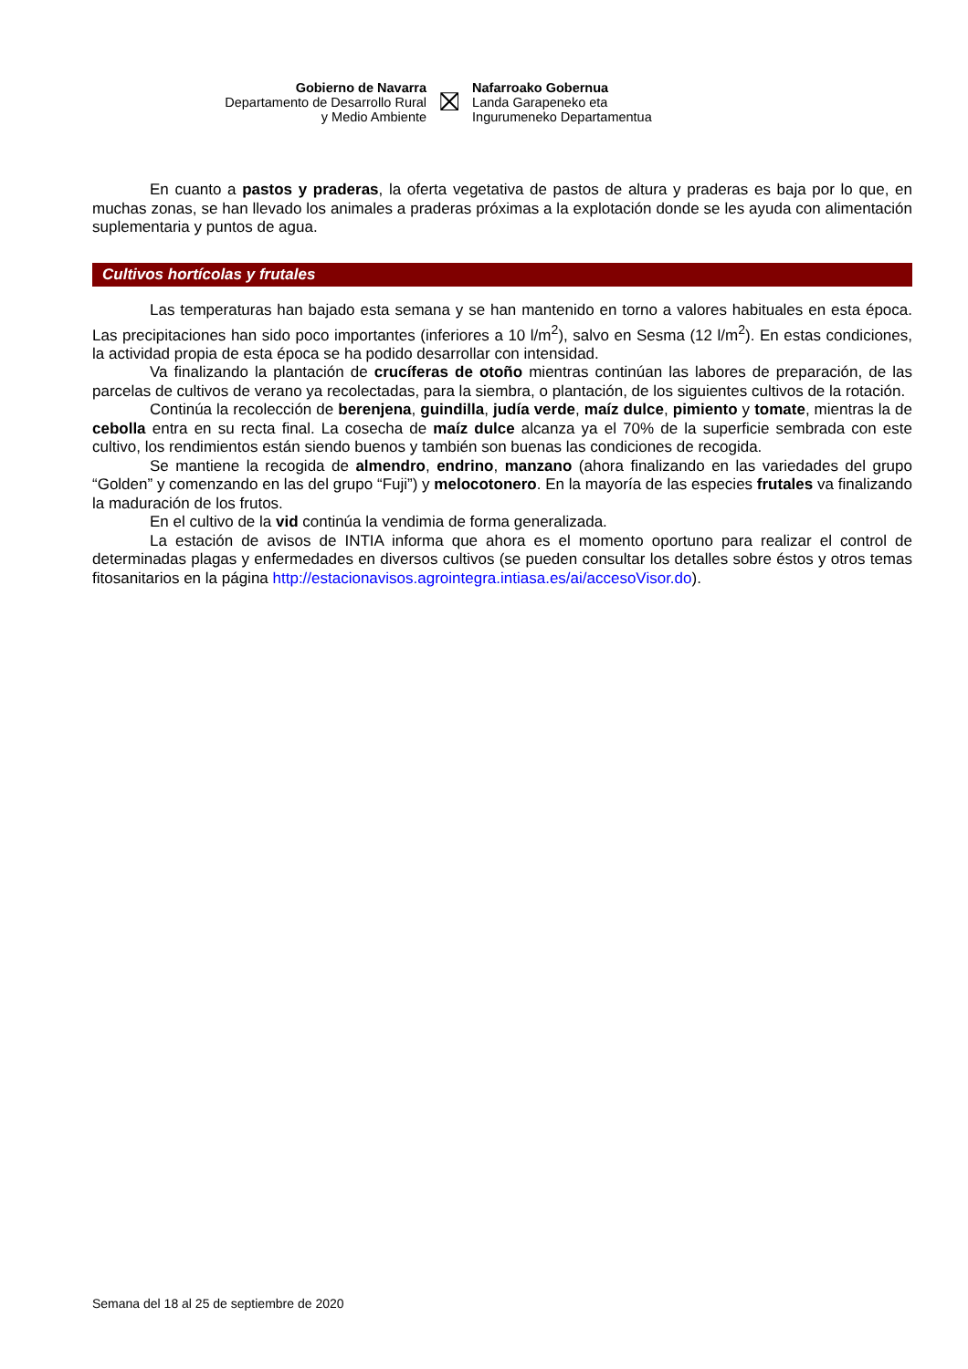Gobierno de Navarra
Departamento de Desarrollo Rural
y Medio Ambiente
⛝
Nafarroako Gobernua
Landa Garapeneko eta
Ingurumeneko Departamentua
En cuanto a pastos y praderas, la oferta vegetativa de pastos de altura y praderas es baja por lo que, en muchas zonas, se han llevado los animales a praderas próximas a la explotación donde se les ayuda con alimentación suplementaria y puntos de agua.
Cultivos hortícolas y frutales
Las temperaturas han bajado esta semana y se han mantenido en torno a valores habituales en esta época. Las precipitaciones han sido poco importantes (inferiores a 10 l/m<sup>2</sup>), salvo en Sesma (12 l/m<sup>2</sup>). En estas condiciones, la actividad propia de esta época se ha podido desarrollar con intensidad.
Va finalizando la plantación de crucíferas de otoño mientras continúan las labores de preparación, de las parcelas de cultivos de verano ya recolectadas, para la siembra, o plantación, de los siguientes cultivos de la rotación.
Continúa la recolección de berenjena, guindilla, judía verde, maíz dulce, pimiento y tomate, mientras la de cebolla entra en su recta final. La cosecha de maíz dulce alcanza ya el 70% de la superficie sembrada con este cultivo, los rendimientos están siendo buenos y también son buenas las condiciones de recogida.
Se mantiene la recogida de almendro, endrino, manzano (ahora finalizando en las variedades del grupo “Golden” y comenzando en las del grupo “Fuji”) y melocotonero. En la mayoría de las especies frutales va finalizando la maduración de los frutos.
En el cultivo de la vid continúa la vendimia de forma generalizada.
La estación de avisos de INTIA informa que ahora es el momento oportuno para realizar el control de determinadas plagas y enfermedades en diversos cultivos (se pueden consultar los detalles sobre éstos y otros temas fitosanitarios en la página http://estacionavisos.agrointegra.intiasa.es/ai/accesoVisor.do).
Semana del 18 al 25 de septiembre de 2020